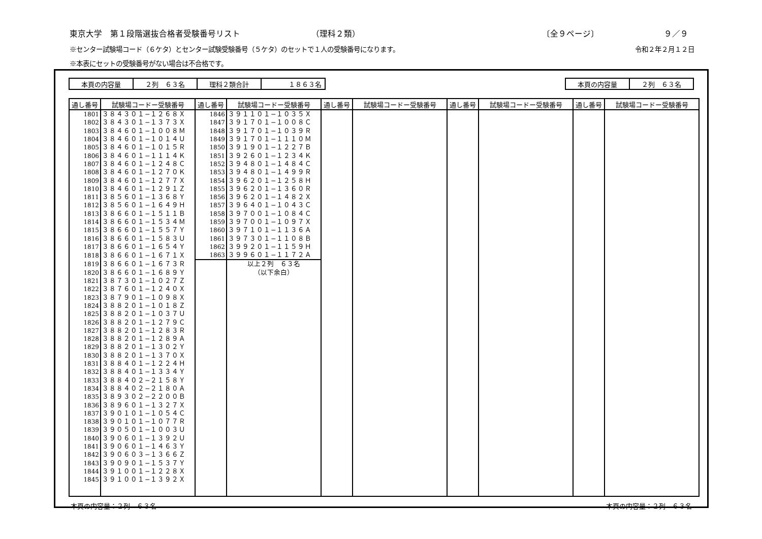東京大学　第１段階選抜合格者受験番号リスト （理科２類） 〔全９ページ〕 ９／９
※センター試験場コード（６ケタ）とセンター試験受験番号（５ケタ）のセットで１人の受験番号になります。 令和２年２月１２日
※本表にセットの受験番号がない場合は不合格です。
| 本頁の内容量 | ２列 ６３名 | 理科２類合計 | １８６３名 |
| 本頁の内容量 | ２列 ６３名 |
| 通し番号 | 試験場コードー受験番号 | 通し番号 | 試験場コードー受験番号 | 通し番号 | 試験場コードー受験番号 | 通し番号 | 試験場コードー受験番号 | 通し番号 | 試験場コードー受験番号 |
| --- | --- | --- | --- | --- | --- | --- | --- | --- | --- |
| 1801 | ３８４３０１−１２６８Ｘ | 1846 | ３９１１０１−１０３５Ｘ | | | | | | |
| 1802 | ３８４３０１−１３７３Ｘ | 1847 | ３９１７０１−１００８Ｃ | | | | | | |
| 1803 | ３８４６０１−１００８Ｍ | 1848 | ３９１７０１−１０３９Ｒ | | | | | | |
| 1804 | ３８４６０１−１０１４Ｕ | 1849 | ３９１７０１−１１１０Ｍ | | | | | | |
| 1805 | ３８４６０１−１０１５Ｒ | 1850 | ３９１９０１−１２２７Ｂ | | | | | | |
| 1806 | ３８４６０１−１１１４Ｋ | 1851 | ３９２６０１−１２３４Ｋ | | | | | | |
| 1807 | ３８４６０１−１２４８Ｃ | 1852 | ３９４８０１−１４８４Ｃ | | | | | | |
| 1808 | ３８４６０１−１２７０Ｋ | 1853 | ３９４８０１−１４９９Ｒ | | | | | | |
| 1809 | ３８４６０１−１２７７Ｘ | 1854 | ３９６２０１−１２５８Ｈ | | | | | | |
| 1810 | ３８４６０１−１２９１Ｚ | 1855 | ３９６２０１−１３６０Ｒ | | | | | | |
| 1811 | ３８５６０１−１３６８Ｙ | 1856 | ３９６２０１−１４８２Ｘ | | | | | | |
| 1812 | ３８５６０１−１６４９Ｈ | 1857 | ３９６４０１−１０４３Ｃ | | | | | | |
| 1813 | ３８６６０１−１５１１Ｂ | 1858 | ３９７００１−１０８４Ｃ | | | | | | |
| 1814 | ３８６６０１−１５３４Ｍ | 1859 | ３９７００１−１０９７Ｘ | | | | | | |
| 1815 | ３８６６０１−１５５７Ｙ | 1860 | ３９７１０１−１１３６Ａ | | | | | | |
| 1816 | ３８６６０１−１５８３Ｕ | 1861 | ３９７３０１−１１０８Ｂ | | | | | | |
| 1817 | ３８６６０１−１６５４Ｙ | 1862 | ３９９２０１−１１５９Ｈ | | | | | | |
| 1818 | ３８６６０１−１６７１Ｘ | 1863 | ３９９６０１−１１７２Ａ | | | | | | |
| 1819 | ３８６６０１−１６７３Ｒ | | 以上２列 ６３名 | | | | | | |
| 1820 | ３８６６０１−１６８９Ｙ | | （以下余白） | | | | | | |
| 1821 | ３８７３０１−１０２７Ｚ | | | | | | | | |
| 1822 | ３８７６０１−１２４０Ｘ | | | | | | | | |
| 1823 | ３８７９０１−１０９８Ｘ | | | | | | | | |
| 1824 | ３８８２０１−１０１８Ｚ | | | | | | | | |
| 1825 | ３８８２０１−１０３７Ｕ | | | | | | | | |
| 1826 | ３８８２０１−１２７９Ｃ | | | | | | | | |
| 1827 | ３８８２０１−１２８３Ｒ | | | | | | | | |
| 1828 | ３８８２０１−１２８９Ａ | | | | | | | | |
| 1829 | ３８８２０１−１３０２Ｙ | | | | | | | | |
| 1830 | ３８８２０１−１３７０Ｘ | | | | | | | | |
| 1831 | ３８８４０１−１２２４Ｈ | | | | | | | | |
| 1832 | ３８８４０１−１３３４Ｙ | | | | | | | | |
| 1833 | ３８８４０２−２１５８Ｙ | | | | | | | | |
| 1834 | ３８８４０２−２１８０Ａ | | | | | | | | |
| 1835 | ３８９３０２−２２００Ｂ | | | | | | | | |
| 1836 | ３８９６０１−１３２７Ｘ | | | | | | | | |
| 1837 | ３９０１０１−１０５４Ｃ | | | | | | | | |
| 1838 | ３９０１０１−１０７７Ｒ | | | | | | | | |
| 1839 | ３９０５０１−１００３Ｕ | | | | | | | | |
| 1840 | ３９０６０１−１３９２Ｕ | | | | | | | | |
| 1841 | ３９０６０１−１４６３Ｙ | | | | | | | | |
| 1842 | ３９０６０３−１３６６Ｚ | | | | | | | | |
| 1843 | ３９０９０１−１５３７Ｙ | | | | | | | | |
| 1844 | ３９１００１−１２２８Ｘ | | | | | | | | |
| 1845 | ３９１００１−１３９２Ｘ | | | | | | | | |
本頁の内容量：２列　６３名 本頁の内容量：２列　６３名